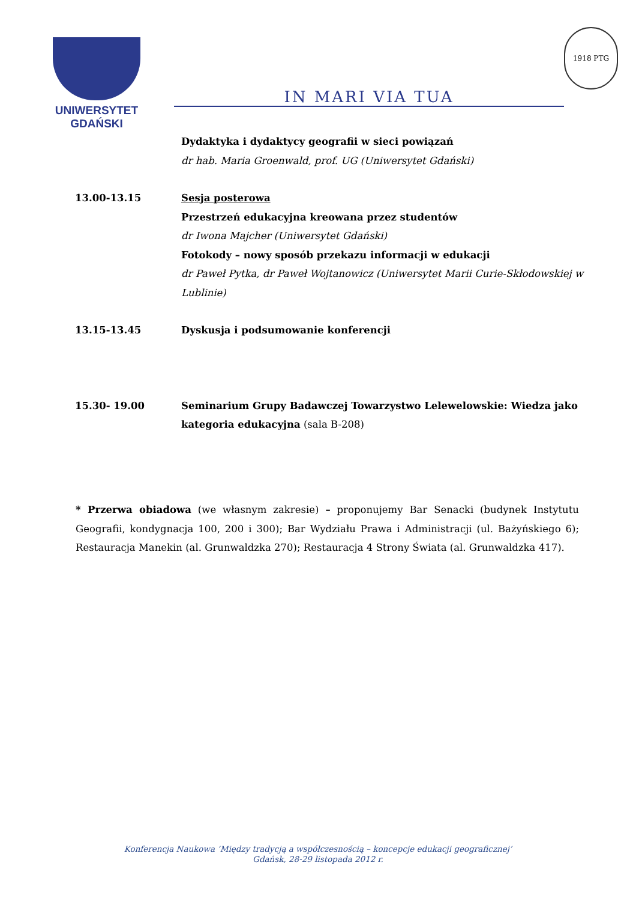UNIWERSYTET GDAŃSKI IN MARI VIA TUA
1918 PTG
Dydaktyka i dydaktycy geografii w sieci powiązań
dr hab. Maria Groenwald, prof. UG (Uniwersytet Gdański)
13.00-13.15 Sesja posterowa
Przestrzeń edukacyjna kreowana przez studentów
dr Iwona Majcher (Uniwersytet Gdański)
Fotokody – nowy sposób przekazu informacji w edukacji
dr Paweł Pytka, dr Paweł Wojtanowicz (Uniwersytet Marii Curie-Skłodowskiej w Lublinie)
13.15-13.45 Dyskusja i podsumowanie konferencji
15.30- 19.00 Seminarium Grupy Badawczej Towarzystwo Lelewelowskie: Wiedza jako kategoria edukacyjna (sala B-208)
* Przerwa obiadowa (we własnym zakresie) – proponujemy Bar Senacki (budynek Instytutu Geografii, kondygnacja 100, 200 i 300); Bar Wydziału Prawa i Administracji (ul. Bażyńskiego 6); Restauracja Manekin (al. Grunwaldzka 270); Restauracja 4 Strony Świata (al. Grunwaldzka 417).
Konferencja Naukowa ‘Między tradycją a współczesnością – koncepcje edukacji geograficznej’
Gdańsk, 28-29 listopada 2012 r.